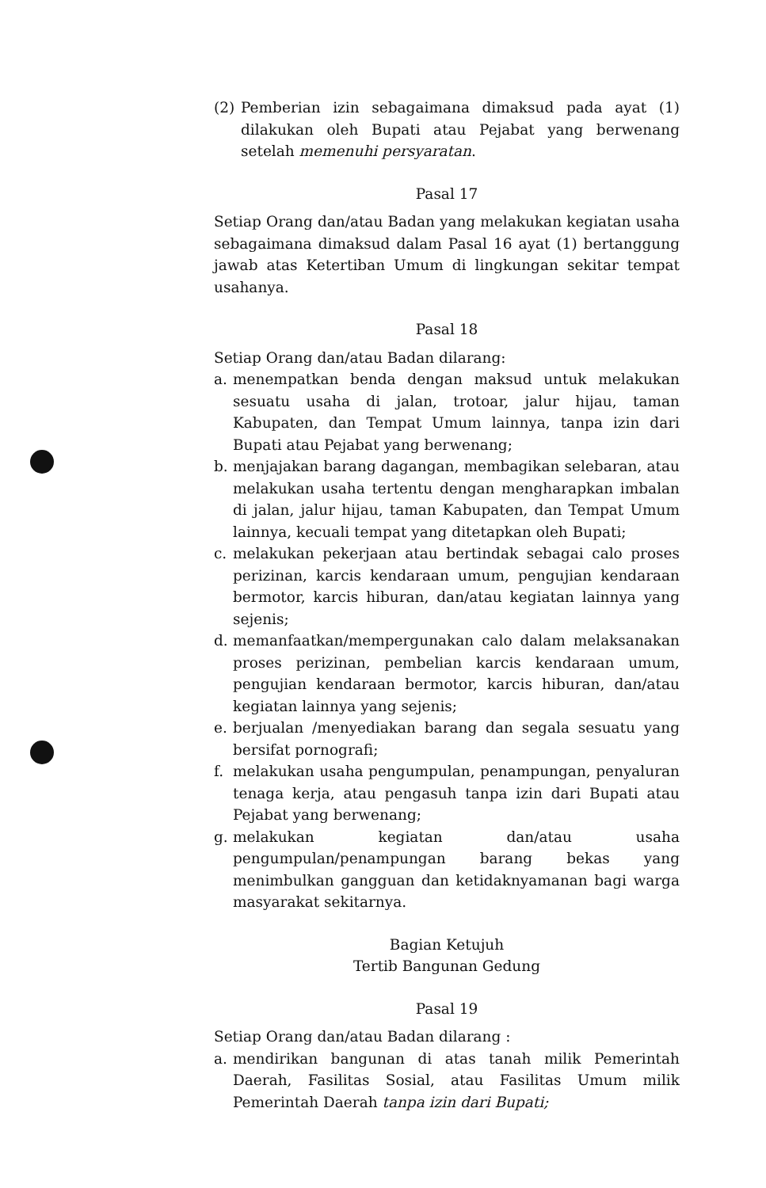(2) Pemberian izin sebagaimana dimaksud pada ayat (1) dilakukan oleh Bupati atau Pejabat yang berwenang setelah memenuhi persyaratan.
Pasal 17
Setiap Orang dan/atau Badan yang melakukan kegiatan usaha sebagaimana dimaksud dalam Pasal 16 ayat (1) bertanggung jawab atas Ketertiban Umum di lingkungan sekitar tempat usahanya.
Pasal 18
Setiap Orang dan/atau Badan dilarang:
a. menempatkan benda dengan maksud untuk melakukan sesuatu usaha di jalan, trotoar, jalur hijau, taman Kabupaten, dan Tempat Umum lainnya, tanpa izin dari Bupati atau Pejabat yang berwenang;
b. menjajakan barang dagangan, membagikan selebaran, atau melakukan usaha tertentu dengan mengharapkan imbalan di jalan, jalur hijau, taman Kabupaten, dan Tempat Umum lainnya, kecuali tempat yang ditetapkan oleh Bupati;
c. melakukan pekerjaan atau bertindak sebagai calo proses perizinan, karcis kendaraan umum, pengujian kendaraan bermotor, karcis hiburan, dan/atau kegiatan lainnya yang sejenis;
d. memanfaatkan/mempergunakan calo dalam melaksanakan proses perizinan, pembelian karcis kendaraan umum, pengujian kendaraan bermotor, karcis hiburan, dan/atau kegiatan lainnya yang sejenis;
e. berjualan /menyediakan barang dan segala sesuatu yang bersifat pornografi;
f. melakukan usaha pengumpulan, penampungan, penyaluran tenaga kerja, atau pengasuh tanpa izin dari Bupati atau Pejabat yang berwenang;
g. melakukan kegiatan dan/atau usaha pengumpulan/penampungan barang bekas yang menimbulkan gangguan dan ketidaknyamanan bagi warga masyarakat sekitarnya.
Bagian Ketujuh
Tertib Bangunan Gedung
Pasal 19
Setiap Orang dan/atau Badan dilarang :
a. mendirikan bangunan di atas tanah milik Pemerintah Daerah, Fasilitas Sosial, atau Fasilitas Umum milik Pemerintah Daerah tanpa izin dari Bupati;